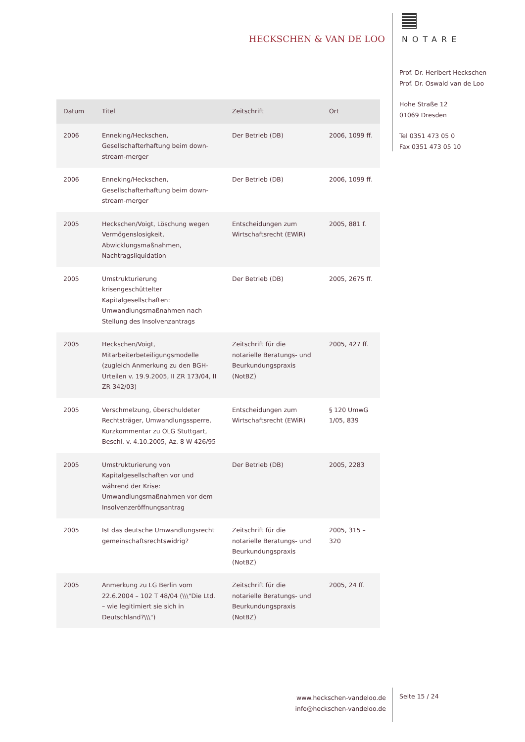HECKSCHEN & VAN DE LOO
NOTARE
Prof. Dr. Heribert Heckschen
Prof. Dr. Oswald van de Loo
Hohe Straße 12
01069 Dresden
Tel 0351 473 05 0
Fax 0351 473 05 10
| Datum | Titel | Zeitschrift | Ort |
| --- | --- | --- | --- |
| 2006 | Enneking/Heckschen, Gesellschafterhaftung beim down-stream-merger | Der Betrieb (DB) | 2006, 1099 ff. |
| 2006 | Enneking/Heckschen, Gesellschafterhaftung beim down-stream-merger | Der Betrieb (DB) | 2006, 1099 ff. |
| 2005 | Heckschen/Voigt, Löschung wegen Vermögenslosigkeit, Abwicklungsmaßnahmen, Nachtragsliquidation | Entscheidungen zum Wirtschaftsrecht (EWiR) | 2005, 881 f. |
| 2005 | Umstrukturierung krisengeschüttelter Kapitalgesellschaften: Umwandlungsmaßnahmen nach Stellung des Insolvenzantrags | Der Betrieb (DB) | 2005, 2675 ff. |
| 2005 | Heckschen/Voigt, Mitarbeiterbeteiligungsmodelle (zugleich Anmerkung zu den BGH-Urteilen v. 19.9.2005, II ZR 173/04, II ZR 342/03) | Zeitschrift für die notarielle Beratungs- und Beurkundungspraxis (NotBZ) | 2005, 427 ff. |
| 2005 | Verschmelzung, überschuldeter Rechtsträger, Umwandlungssperre, Kurzkommentar zu OLG Stuttgart, Beschl. v. 4.10.2005, Az. 8 W 426/95 | Entscheidungen zum Wirtschaftsrecht (EWiR) | § 120 UmwG 1/05, 839 |
| 2005 | Umstrukturierung von Kapitalgesellschaften vor und während der Krise: Umwandlungsmaßnahmen vor dem Insolvenzeröffnungsantrag | Der Betrieb (DB) | 2005, 2283 |
| 2005 | Ist das deutsche Umwandlungsrecht gemeinschaftsrechtswidrig? | Zeitschrift für die notarielle Beratungs- und Beurkundungspraxis (NotBZ) | 2005, 315 – 320 |
| 2005 | Anmerkung zu LG Berlin vom 22.6.2004 – 102 T 48/04 (\\\"Die Ltd. – wie legitimiert sie sich in Deutschland?\\\") | Zeitschrift für die notarielle Beratungs- und Beurkundungspraxis (NotBZ) | 2005, 24 ff. |
www.heckschen-vandeloo.de
info@heckschen-vandeloo.de
Seite 15 / 24